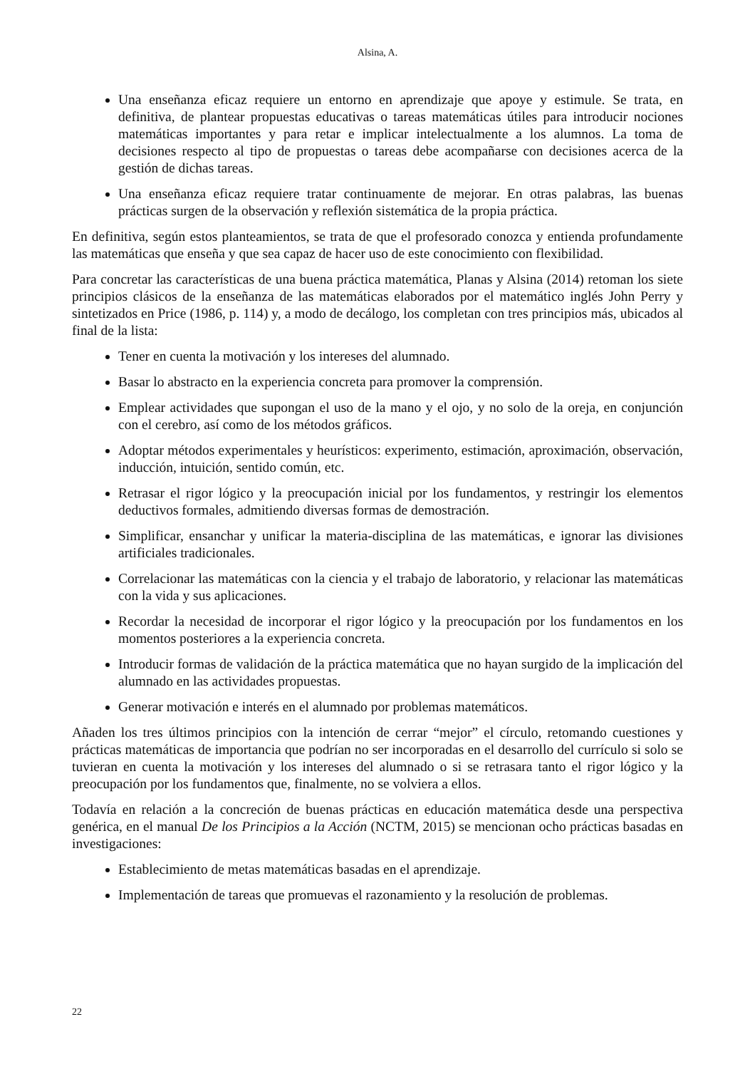Alsina, A.
Una enseñanza eficaz requiere un entorno en aprendizaje que apoye y estimule. Se trata, en definitiva, de plantear propuestas educativas o tareas matemáticas útiles para introducir nociones matemáticas importantes y para retar e implicar intelectualmente a los alumnos. La toma de decisiones respecto al tipo de propuestas o tareas debe acompañarse con decisiones acerca de la gestión de dichas tareas.
Una enseñanza eficaz requiere tratar continuamente de mejorar. En otras palabras, las buenas prácticas surgen de la observación y reflexión sistemática de la propia práctica.
En definitiva, según estos planteamientos, se trata de que el profesorado conozca y entienda profundamente las matemáticas que enseña y que sea capaz de hacer uso de este conocimiento con flexibilidad.
Para concretar las características de una buena práctica matemática, Planas y Alsina (2014) retoman los siete principios clásicos de la enseñanza de las matemáticas elaborados por el matemático inglés John Perry y sintetizados en Price (1986, p. 114) y, a modo de decálogo, los completan con tres principios más, ubicados al final de la lista:
Tener en cuenta la motivación y los intereses del alumnado.
Basar lo abstracto en la experiencia concreta para promover la comprensión.
Emplear actividades que supongan el uso de la mano y el ojo, y no solo de la oreja, en conjunción con el cerebro, así como de los métodos gráficos.
Adoptar métodos experimentales y heurísticos: experimento, estimación, aproximación, observación, inducción, intuición, sentido común, etc.
Retrasar el rigor lógico y la preocupación inicial por los fundamentos, y restringir los elementos deductivos formales, admitiendo diversas formas de demostración.
Simplificar, ensanchar y unificar la materia-disciplina de las matemáticas, e ignorar las divisiones artificiales tradicionales.
Correlacionar las matemáticas con la ciencia y el trabajo de laboratorio, y relacionar las matemáticas con la vida y sus aplicaciones.
Recordar la necesidad de incorporar el rigor lógico y la preocupación por los fundamentos en los momentos posteriores a la experiencia concreta.
Introducir formas de validación de la práctica matemática que no hayan surgido de la implicación del alumnado en las actividades propuestas.
Generar motivación e interés en el alumnado por problemas matemáticos.
Añaden los tres últimos principios con la intención de cerrar “mejor” el círculo, retomando cuestiones y prácticas matemáticas de importancia que podrían no ser incorporadas en el desarrollo del currículo si solo se tuvieran en cuenta la motivación y los intereses del alumnado o si se retrasara tanto el rigor lógico y la preocupación por los fundamentos que, finalmente, no se volviera a ellos.
Todavía en relación a la concreción de buenas prácticas en educación matemática desde una perspectiva genérica, en el manual De los Principios a la Acción (NCTM, 2015) se mencionan ocho prácticas basadas en investigaciones:
Establecimiento de metas matemáticas basadas en el aprendizaje.
Implementación de tareas que promuevas el razonamiento y la resolución de problemas.
22